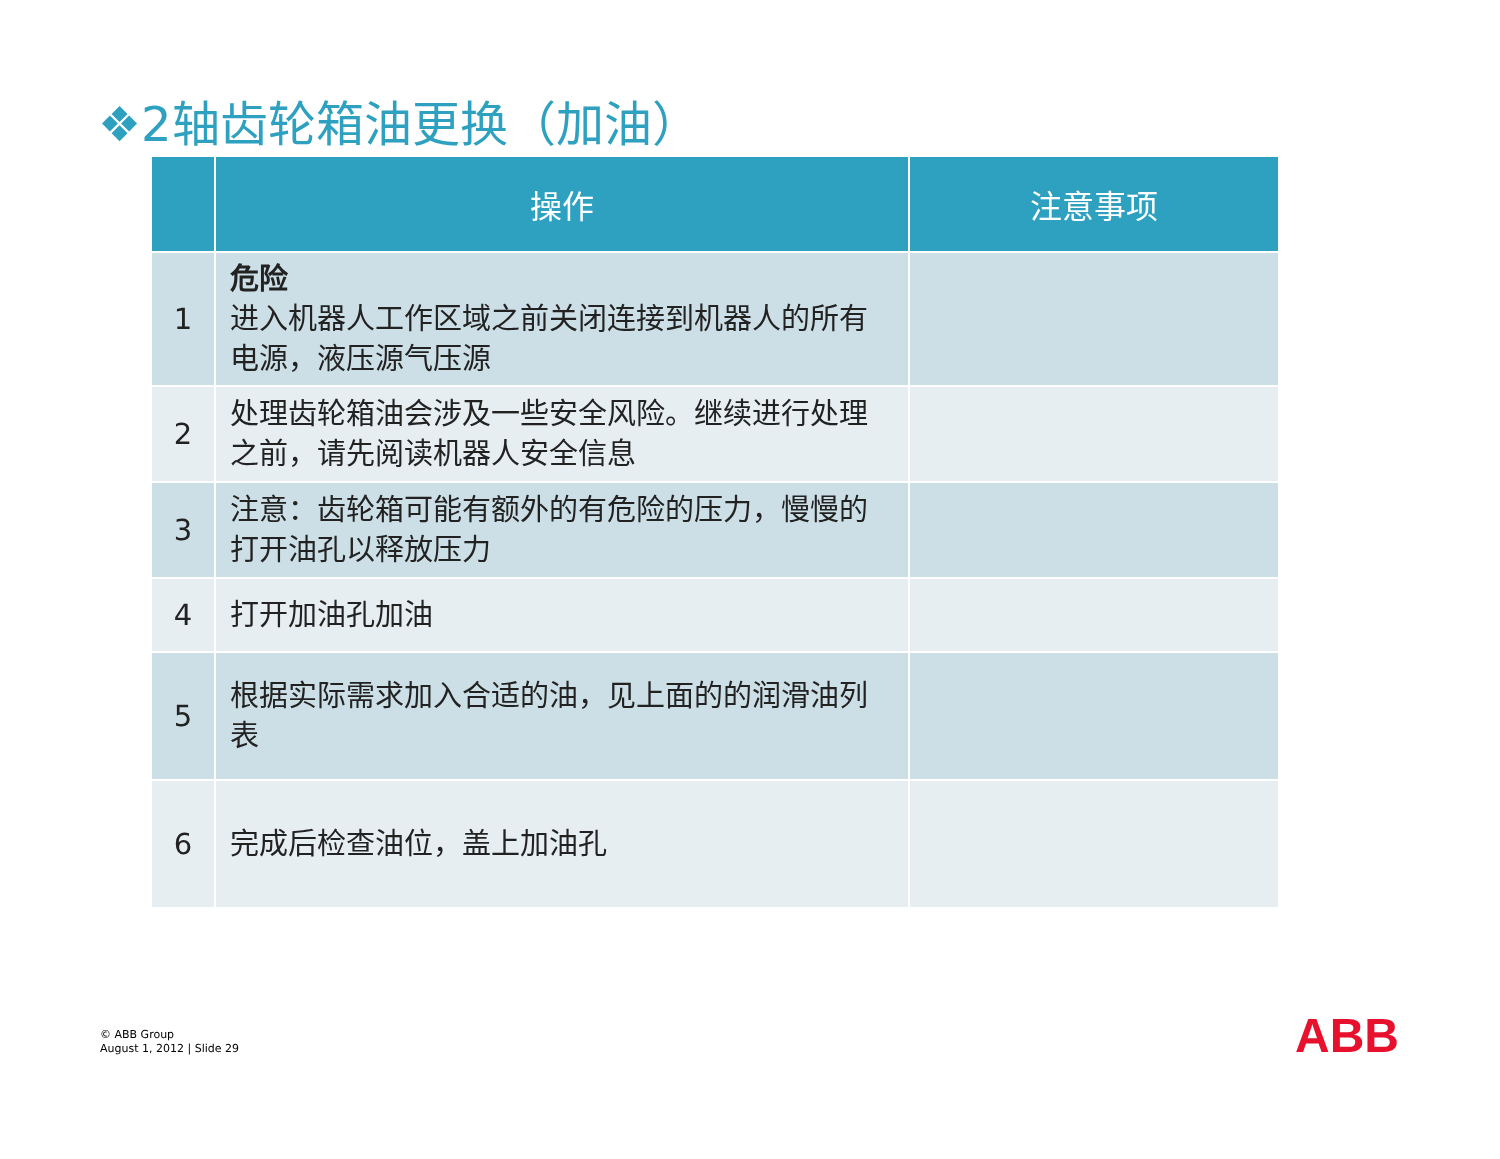❖2轴齿轮箱油更换（加油）
| | 操作 | 注意事项 |
| --- | --- | --- |
| 1 | 危险 进入机器人工作区域之前关闭连接到机器人的所有电源，液压源气压源 | |
| 2 | 处理齿轮箱油会涉及一些安全风险。继续进行处理之前，请先阅读机器人安全信息 | |
| 3 | 注意：齿轮箱可能有额外的有危险的压力，慢慢的打开油孔以释放压力 | |
| 4 | 打开加油孔加油 | |
| 5 | 根据实际需求加入合适的油，见上面的的润滑油列表 | |
| 6 | 完成后检查油位，盖上加油孔 | |
© ABB Group
August 1, 2012 | Slide 29
ABB